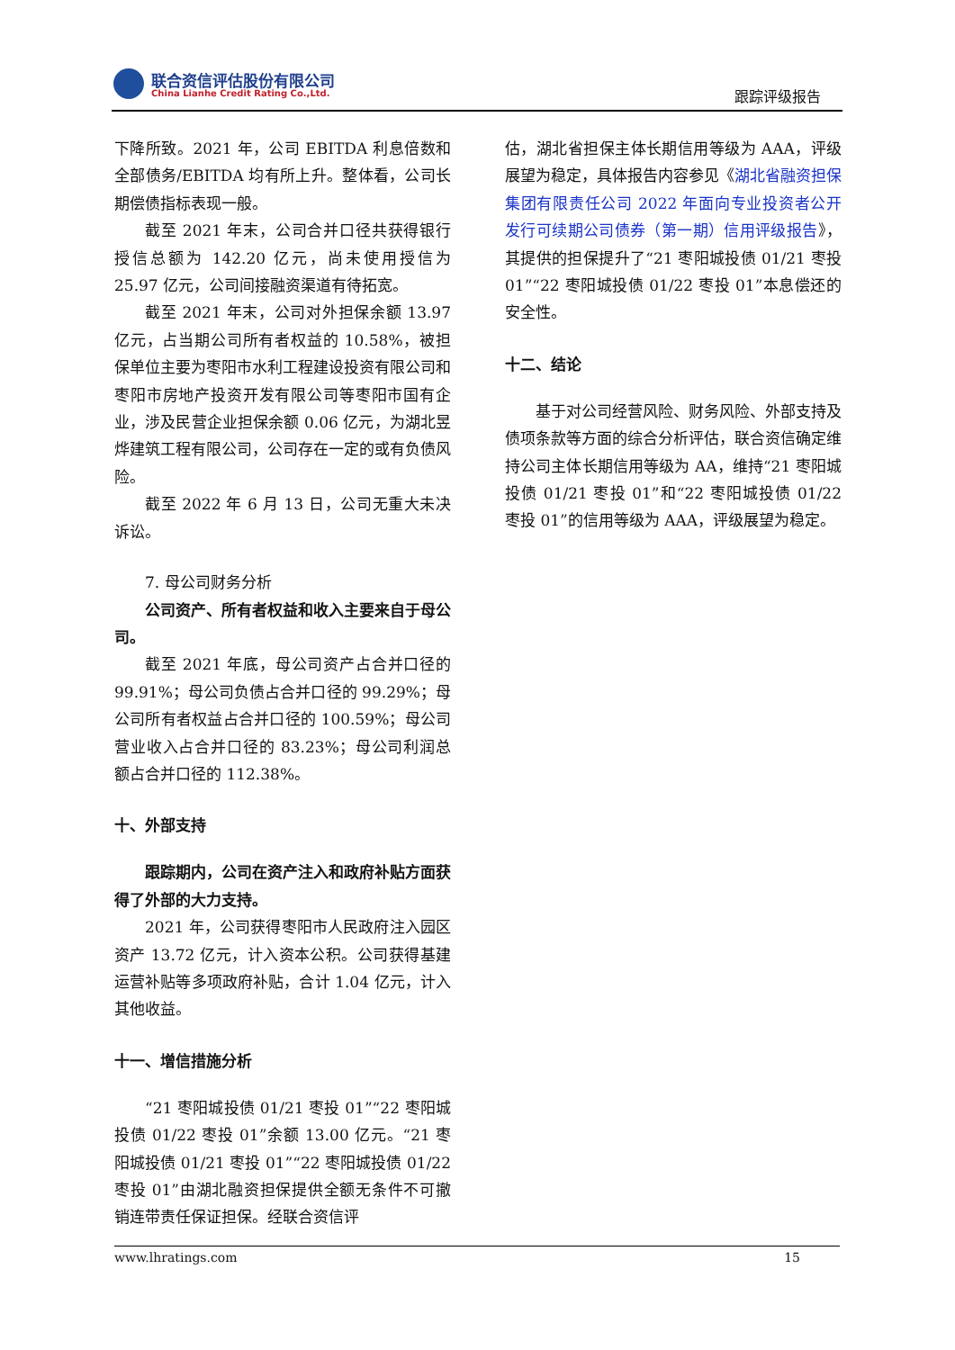联合资信评估股份有限公司
China Lianhe Credit Rating Co.,Ltd.
跟踪评级报告
下降所致。2021 年，公司 EBITDA 利息倍数和全部债务/EBITDA 均有所上升。整体看，公司长期偿债指标表现一般。
截至 2021 年末，公司合并口径共获得银行授信总额为 142.20 亿元，尚未使用授信为 25.97 亿元，公司间接融资渠道有待拓宽。
截至 2021 年末，公司对外担保余额 13.97 亿元，占当期公司所有者权益的 10.58%，被担保单位主要为枣阳市水利工程建设投资有限公司和枣阳市房地产投资开发有限公司等枣阳市国有企业，涉及民营企业担保余额 0.06 亿元，为湖北昱烨建筑工程有限公司，公司存在一定的或有负债风险。
截至 2022 年 6 月 13 日，公司无重大未决诉讼。
7. 母公司财务分析
公司资产、所有者权益和收入主要来自于母公司。
截至 2021 年底，母公司资产占合并口径的 99.91%；母公司负债占合并口径的 99.29%；母公司所有者权益占合并口径的 100.59%；母公司营业收入占合并口径的 83.23%；母公司利润总额占合并口径的 112.38%。
十、外部支持
跟踪期内，公司在资产注入和政府补贴方面获得了外部的大力支持。
2021 年，公司获得枣阳市人民政府注入园区资产 13.72 亿元，计入资本公积。公司获得基建运营补贴等多项政府补贴，合计 1.04 亿元，计入其他收益。
十一、增信措施分析
“21 枣阳城投债 01/21 枣投 01”“22 枣阳城投债 01/22 枣投 01”余额 13.00 亿元。“21 枣阳城投债 01/21 枣投 01”“22 枣阳城投债 01/22 枣投 01”由湖北融资担保提供全额无条件不可撤销连带责任保证担保。经联合资信评
估，湖北省担保主体长期信用等级为 AAA，评级展望为稳定，具体报告内容参见《湖北省融资担保集团有限责任公司 2022 年面向专业投资者公开发行可续期公司债券（第一期）信用评级报告》，其提供的担保提升了“21 枣阳城投债 01/21 枣投 01”“22 枣阳城投债 01/22 枣投 01”本息偿还的安全性。
十二、结论
基于对公司经营风险、财务风险、外部支持及债项条款等方面的综合分析评估，联合资信确定维持公司主体长期信用等级为 AA，维持“21 枣阳城投债 01/21 枣投 01”和“22 枣阳城投债 01/22 枣投 01”的信用等级为 AAA，评级展望为稳定。
www.lhratings.com 15